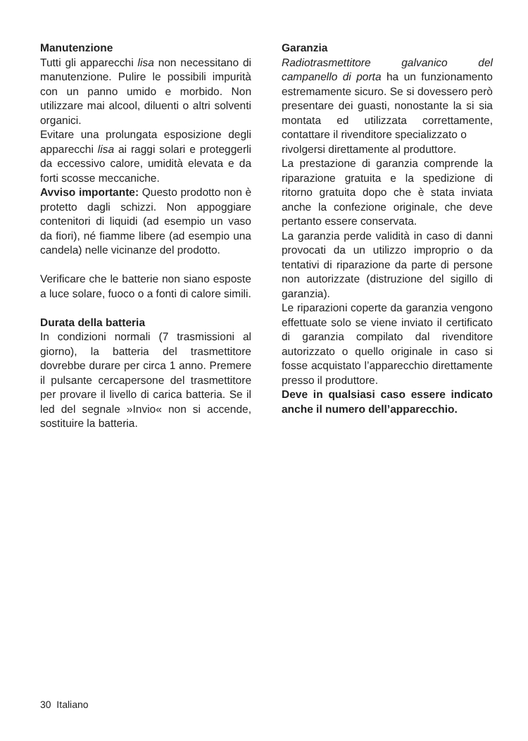Manutenzione
Tutti gli apparecchi lisa non necessitano di manutenzione. Pulire le possibili impurità con un panno umido e morbido. Non utilizzare mai alcool, diluenti o altri solventi organici.
Evitare una prolungata esposizione degli apparecchi lisa ai raggi solari e proteggerli da eccessivo calore, umidità elevata e da forti scosse meccaniche.
Avviso importante: Questo prodotto non è protetto dagli schizzi. Non appoggiare contenitori di liquidi (ad esempio un vaso da fiori), né fiamme libere (ad esempio una candela) nelle vicinanze del prodotto.
Verificare che le batterie non siano esposte a luce solare, fuoco o a fonti di calore simili.
Durata della batteria
In condizioni normali (7 trasmissioni al giorno), la batteria del trasmettitore dovrebbe durare per circa 1 anno. Premere il pulsante cercapersone del trasmettitore per provare il livello di carica batteria. Se il led del segnale »Invio« non si accende, sostituire la batteria.
Garanzia
Radiotrasmettitore galvanico del campanello di porta ha un funzionamento estremamente sicuro. Se si dovessero però presentare dei guasti, nonostante la si sia montata ed utilizzata correttamente, contattare il rivenditore specializzato o
rivolgersi direttamente al produttore.
La prestazione di garanzia comprende la riparazione gratuita e la spedizione di ritorno gratuita dopo che è stata inviata anche la confezione originale, che deve pertanto essere conservata.
La garanzia perde validità in caso di danni provocati da un utilizzo improprio o da tentativi di riparazione da parte di persone non autorizzate (distruzione del sigillo di garanzia).
Le riparazioni coperte da garanzia vengono effettuate solo se viene inviato il certificato di garanzia compilato dal rivenditore autorizzato o quello originale in caso si fosse acquistato l’apparecchio direttamente presso il produttore.
Deve in qualsiasi caso essere indicato anche il numero dell’apparecchio.
30 Italiano